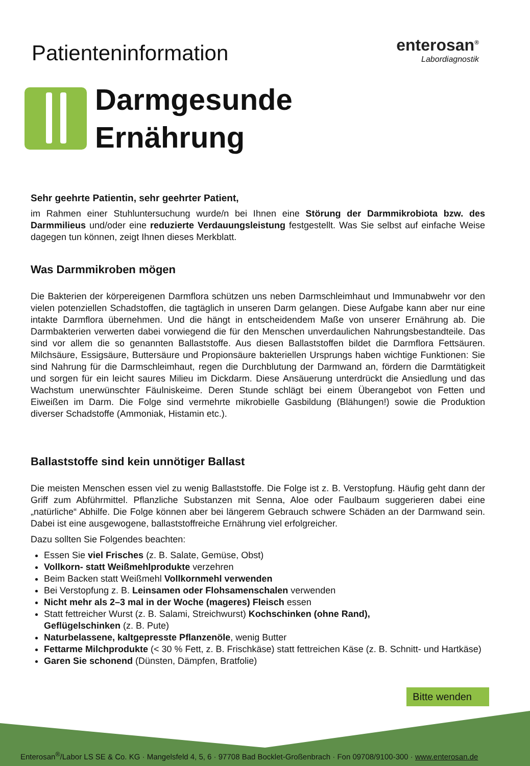Patienteninformation
enterosan<sup>®</sup>
Labordiagnostik
Darmgesunde
Ernährung
Sehr geehrte Patientin, sehr geehrter Patient,
im Rahmen einer Stuhluntersuchung wurde/n bei Ihnen eine Störung der Darmmikrobiota bzw. des Darmmilieus und/oder eine reduzierte Verdauungsleistung festgestellt. Was Sie selbst auf einfache Weise dagegen tun können, zeigt Ihnen dieses Merkblatt.
Was Darmmikroben mögen
Die Bakterien der körpereigenen Darmflora schützen uns neben Darmschleimhaut und Immunabwehr vor den vielen potenziellen Schadstoffen, die tagtäglich in unseren Darm gelangen. Diese Aufgabe kann aber nur eine intakte Darmflora übernehmen. Und die hängt in entscheidendem Maße von unserer Ernährung ab. Die Darmbakterien verwerten dabei vorwiegend die für den Menschen unverdaulichen Nahrungsbestandteile. Das sind vor allem die so genannten Ballaststoffe. Aus diesen Ballaststoffen bildet die Darmflora Fettsäuren. Milchsäure, Essigsäure, Buttersäure und Propionsäure bakteriellen Ursprungs haben wichtige Funktionen: Sie sind Nahrung für die Darmschleimhaut, regen die Durchblutung der Darmwand an, fördern die Darmtätigkeit und sorgen für ein leicht saures Milieu im Dickdarm. Diese Ansäuerung unterdrückt die Ansiedlung und das Wachstum unerwünschter Fäulniskeime. Deren Stunde schlägt bei einem Überangebot von Fetten und Eiweißen im Darm. Die Folge sind vermehrte mikrobielle Gasbildung (Blähungen!) sowie die Produktion diverser Schadstoffe (Ammoniak, Histamin etc.).
Ballaststoffe sind kein unnötiger Ballast
Die meisten Menschen essen viel zu wenig Ballaststoffe. Die Folge ist z. B. Verstopfung. Häufig geht dann der Griff zum Abführmittel. Pflanzliche Substanzen mit Senna, Aloe oder Faulbaum suggerieren dabei eine „natürliche“ Abhilfe. Die Folge können aber bei längerem Gebrauch schwere Schäden an der Darmwand sein. Dabei ist eine ausgewogene, ballaststoffreiche Ernährung viel erfolgreicher.
Dazu sollten Sie Folgendes beachten:
Essen Sie viel Frisches (z. B. Salate, Gemüse, Obst)
Vollkorn- statt Weißmehlprodukte verzehren
Beim Backen statt Weißmehl Vollkornmehl verwenden
Bei Verstopfung z. B. Leinsamen oder Flohsamenschalen verwenden
Nicht mehr als 2–3 mal in der Woche (mageres) Fleisch essen
Statt fettreicher Wurst (z. B. Salami, Streichwurst) Kochschinken (ohne Rand),
Geflügelschinken (z. B. Pute)
Naturbelassene, kaltgepresste Pflanzenöle, wenig Butter
Fettarme Milchprodukte (< 30 % Fett, z. B. Frischkäse) statt fettreichen Käse (z. B. Schnitt- und Hartkäse)
Garen Sie schonend (Dünsten, Dämpfen, Bratfolie)
Bitte wenden
Enterosan<sup>®</sup>/Labor LS SE & Co. KG · Mangelsfeld 4, 5, 6 · 97708 Bad Bocklet-Großenbrach · Fon 09708/9100-300 · www.enterosan.de